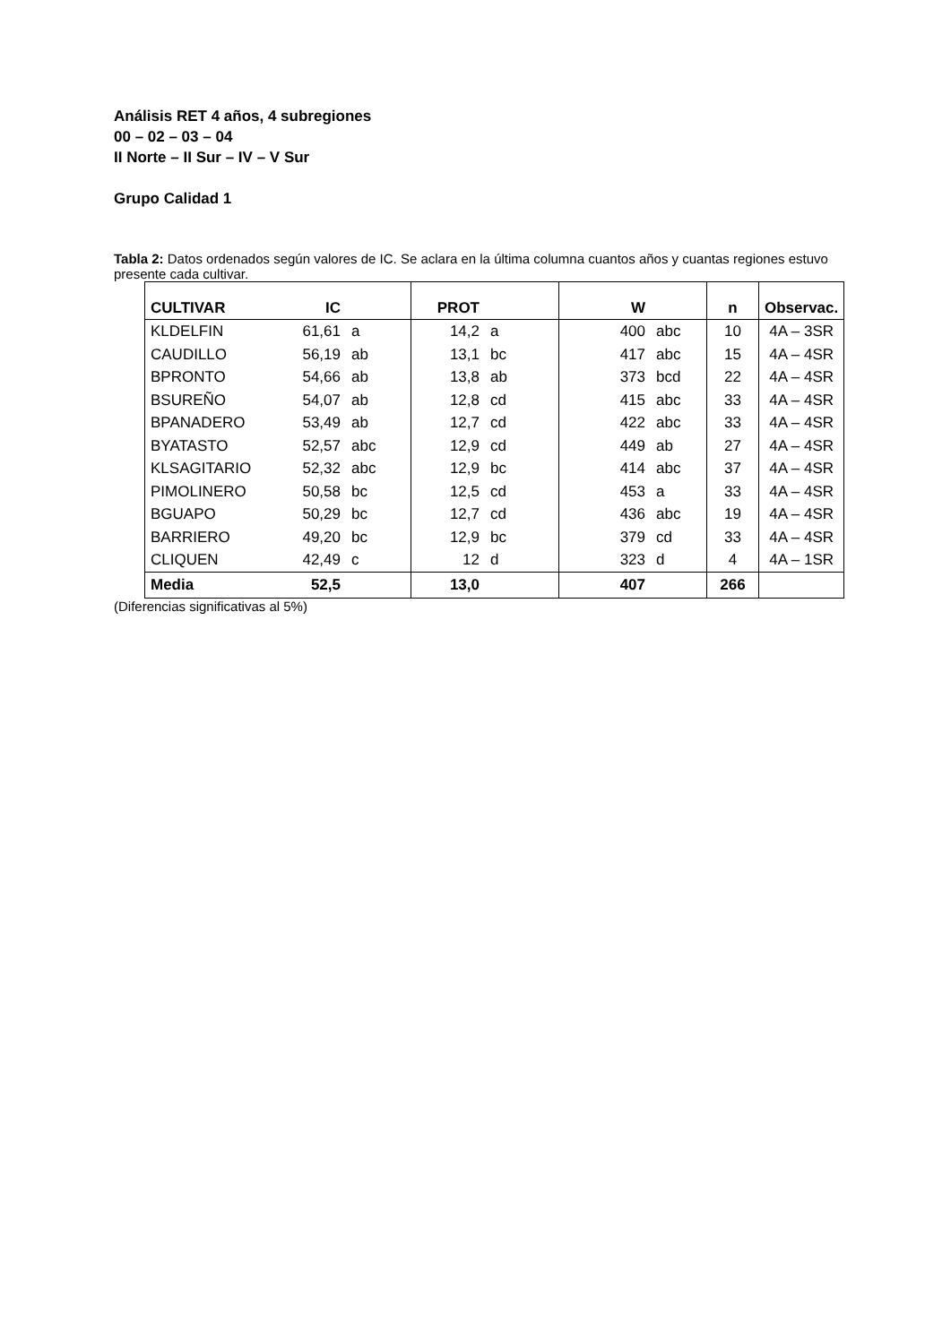Análisis RET 4 años, 4 subregiones
00 – 02 – 03 – 04
II Norte – II Sur – IV – V Sur
Grupo Calidad 1
Tabla 2: Datos ordenados según valores de IC. Se aclara en la última columna cuantos años y cuantas regiones estuvo presente cada cultivar.
| CULTIVAR | IC | | PROT | | W | | n | Observac. |
| --- | --- | --- | --- | --- | --- | --- | --- | --- |
| KLDELFIN | 61,61 | a | 14,2 | a | 400 | abc | 10 | 4A – 3SR |
| CAUDILLO | 56,19 | ab | 13,1 | bc | 417 | abc | 15 | 4A – 4SR |
| BPRONTO | 54,66 | ab | 13,8 | ab | 373 | bcd | 22 | 4A – 4SR |
| BSUREÑO | 54,07 | ab | 12,8 | cd | 415 | abc | 33 | 4A – 4SR |
| BPANADERO | 53,49 | ab | 12,7 | cd | 422 | abc | 33 | 4A – 4SR |
| BYATASTO | 52,57 | abc | 12,9 | cd | 449 | ab | 27 | 4A – 4SR |
| KLSAGITARIO | 52,32 | abc | 12,9 | bc | 414 | abc | 37 | 4A – 4SR |
| PIMOLINERO | 50,58 | bc | 12,5 | cd | 453 | a | 33 | 4A – 4SR |
| BGUAPO | 50,29 | bc | 12,7 | cd | 436 | abc | 19 | 4A – 4SR |
| BARRIERO | 49,20 | bc | 12,9 | bc | 379 | cd | 33 | 4A – 4SR |
| CLIQUEN | 42,49 | c | 12 | d | 323 | d | 4 | 4A – 1SR |
| Media | 52,5 | | 13,0 | | 407 | | 266 | |
(Diferencias significativas al 5%)